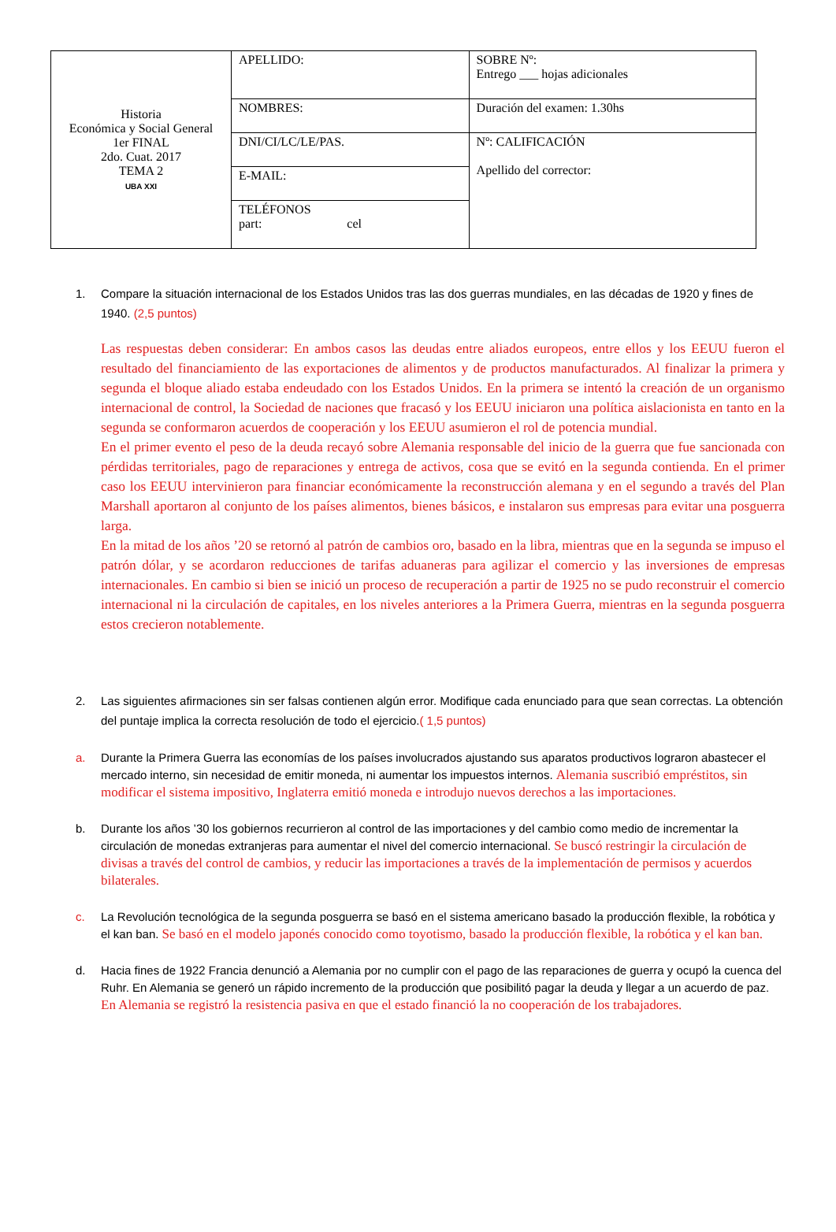| Historia Económica y Social General 1er FINAL 2do. Cuat. 2017 TEMA 2 UBA XXI | APELLIDO: | SOBRE Nº: Entrego ___ hojas adicionales |
| | NOMBRES: | Duración del examen: 1.30hs |
| | DNI/CI/LC/LE/PAS. | Nº: CALIFICACIÓN Apellido del corrector: |
| | E-MAIL: | |
| | TELÉFONOS part: cel | |
1. Compare la situación internacional de los Estados Unidos tras las dos guerras mundiales, en las décadas de 1920 y fines de 1940. (2,5 puntos)
Las respuestas deben considerar: En ambos casos las deudas entre aliados europeos, entre ellos y los EEUU fueron el resultado del financiamiento de las exportaciones de alimentos y de productos manufacturados. Al finalizar la primera y segunda el bloque aliado estaba endeudado con los Estados Unidos. En la primera se intentó la creación de un organismo internacional de control, la Sociedad de naciones que fracasó y los EEUU iniciaron una política aislacionista en tanto en la segunda se conformaron acuerdos de cooperación y los EEUU asumieron el rol de potencia mundial.
En el primer evento el peso de la deuda recayó sobre Alemania responsable del inicio de la guerra que fue sancionada con pérdidas territoriales, pago de reparaciones y entrega de activos, cosa que se evitó en la segunda contienda. En el primer caso los EEUU intervinieron para financiar económicamente la reconstrucción alemana y en el segundo a través del Plan Marshall aportaron al conjunto de los países alimentos, bienes básicos, e instalaron sus empresas para evitar una posguerra larga.
En la mitad de los años ’20 se retornó al patrón de cambios oro, basado en la libra, mientras que en la segunda se impuso el patrón dólar, y se acordaron reducciones de tarifas aduaneras para agilizar el comercio y las inversiones de empresas internacionales. En cambio si bien se inició un proceso de recuperación a partir de 1925 no se pudo reconstruir el comercio internacional ni la circulación de capitales, en los niveles anteriores a la Primera Guerra, mientras en la segunda posguerra estos crecieron notablemente.
2. Las siguientes afirmaciones sin ser falsas contienen algún error. Modifique cada enunciado para que sean correctas. La obtención del puntaje implica la correcta resolución de todo el ejercicio.( 1,5 puntos)
a. Durante la Primera Guerra las economías de los países involucrados ajustando sus aparatos productivos lograron abastecer el mercado interno, sin necesidad de emitir moneda, ni aumentar los impuestos internos. Alemania suscribió empréstitos, sin modificar el sistema impositivo, Inglaterra emitió moneda e introdujo nuevos derechos a las importaciones.
b. Durante los años ’30 los gobiernos recurrieron al control de las importaciones y del cambio como medio de incrementar la circulación de monedas extranjeras para aumentar el nivel del comercio internacional. Se buscó restringir la circulación de divisas a través del control de cambios, y reducir las importaciones a través de la implementación de permisos y acuerdos bilaterales.
c. La Revolución tecnológica de la segunda posguerra se basó en el sistema americano basado la producción flexible, la robótica y el kan ban. Se basó en el modelo japonés conocido como toyotismo, basado la producción flexible, la robótica y el kan ban.
d. Hacia fines de 1922 Francia denunció a Alemania por no cumplir con el pago de las reparaciones de guerra y ocupó la cuenca del Ruhr. En Alemania se generó un rápido incremento de la producción que posibilitó pagar la deuda y llegar a un acuerdo de paz. En Alemania se registró la resistencia pasiva en que el estado financió la no cooperación de los trabajadores.